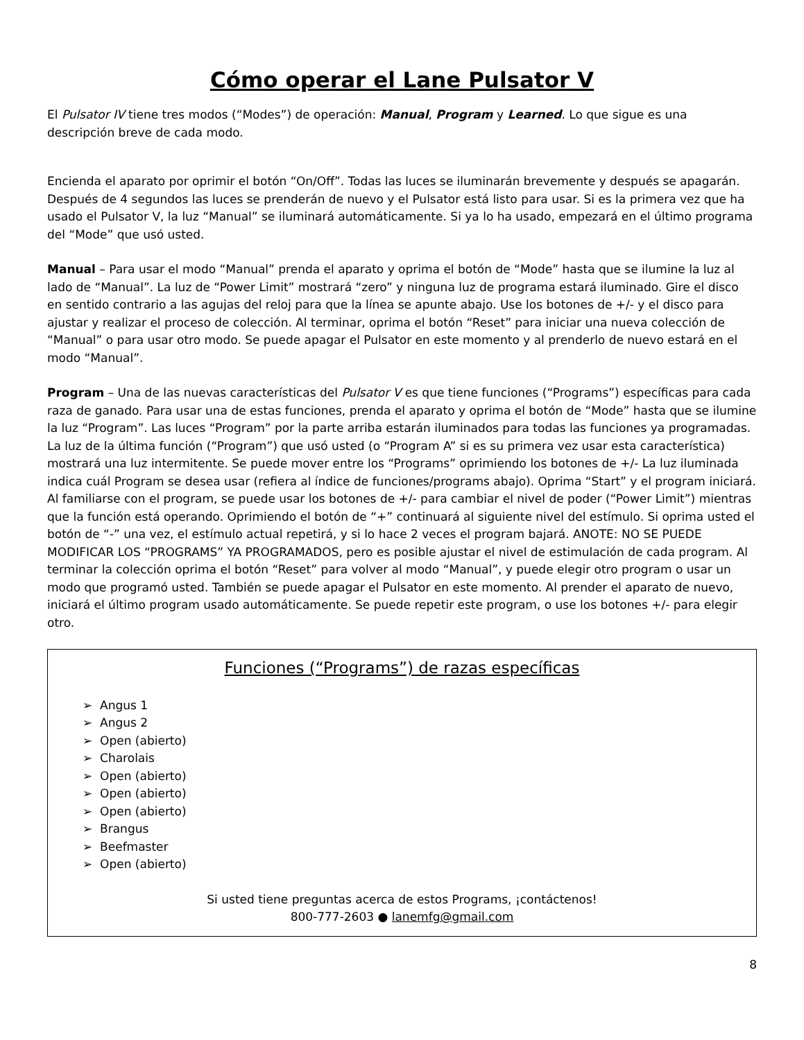Cómo operar el Lane Pulsator V
El Pulsator IV tiene tres modos (“Modes”) de operación: Manual, Program y Learned. Lo que sigue es una descripción breve de cada modo.
Encienda el aparato por oprimir el botón “On/Off”. Todas las luces se iluminarán brevemente y después se apagarán. Después de 4 segundos las luces se prenderán de nuevo y el Pulsator está listo para usar. Si es la primera vez que ha usado el Pulsator V, la luz “Manual” se iluminará automáticamente. Si ya lo ha usado, empezará en el último programa del “Mode” que usó usted.
Manual – Para usar el modo “Manual” prenda el aparato y oprima el botón de “Mode” hasta que se ilumine la luz al lado de “Manual”. La luz de “Power Limit” mostrará “zero” y ninguna luz de programa estará iluminado. Gire el disco en sentido contrario a las agujas del reloj para que la línea se apunte abajo. Use los botones de +/- y el disco para ajustar y realizar el proceso de colección. Al terminar, oprima el botón “Reset” para iniciar una nueva colección de “Manual” o para usar otro modo. Se puede apagar el Pulsator en este momento y al prenderlo de nuevo estará en el modo “Manual”.
Program – Una de las nuevas características del Pulsator V es que tiene funciones (“Programs”) específicas para cada raza de ganado. Para usar una de estas funciones, prenda el aparato y oprima el botón de “Mode” hasta que se ilumine la luz “Program”. Las luces “Program” por la parte arriba estarán iluminados para todas las funciones ya programadas. La luz de la última función (“Program”) que usó usted (o “Program A” si es su primera vez usar esta característica) mostrará una luz intermitente. Se puede mover entre los “Programs” oprimiendo los botones de +/- La luz iluminada indica cuál Program se desea usar (refiera al índice de funciones/programs abajo). Oprima “Start” y el program iniciará. Al familiarse con el program, se puede usar los botones de +/- para cambiar el nivel de poder (“Power Limit”) mientras que la función está operando. Oprimiendo el botón de “+” continuará al siguiente nivel del estímulo. Si oprima usted el botón de “-” una vez, el estímulo actual repetirá, y si lo hace 2 veces el program bajará. ANOTE: NO SE PUEDE MODIFICAR LOS “PROGRAMS” YA PROGRAMADOS, pero es posible ajustar el nivel de estimulación de cada program. Al terminar la colección oprima el botón “Reset” para volver al modo “Manual”, y puede elegir otro program o usar un modo que programó usted. También se puede apagar el Pulsator en este momento. Al prender el aparato de nuevo, iniciará el último program usado automáticamente. Se puede repetir este program, o use los botones +/- para elegir otro.
Funciones (“Programs”) de razas específicas
➢ Angus 1
➢ Angus 2
➢ Open (abierto)
➢ Charolais
➢ Open (abierto)
➢ Open (abierto)
➢ Open (abierto)
➢ Brangus
➢ Beefmaster
➢ Open (abierto)
Si usted tiene preguntas acerca de estos Programs, ¡contáctenos!
800-777-2603 ● lanemfg@gmail.com
8